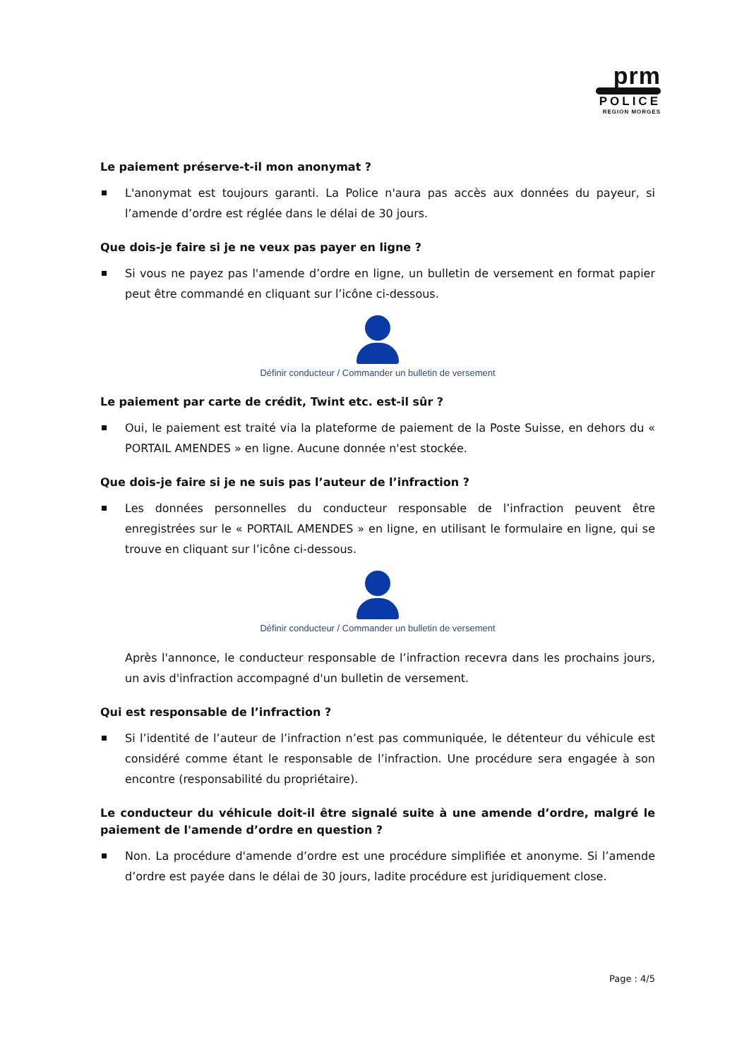prm
POLICE
REGION MORGES
Le paiement préserve-t-il mon anonymat ?
L'anonymat est toujours garanti. La Police n'aura pas accès aux données du payeur, si l’amende d’ordre est réglée dans le délai de 30 jours.
Que dois-je faire si je ne veux pas payer en ligne ?
Si vous ne payez pas l'amende d’ordre en ligne, un bulletin de versement en format papier peut être commandé en cliquant sur l’icône ci-dessous.
Définir conducteur / Commander un bulletin de versement
Le paiement par carte de crédit, Twint etc. est-il sûr ?
Oui, le paiement est traité via la plateforme de paiement de la Poste Suisse, en dehors du « PORTAIL AMENDES » en ligne. Aucune donnée n'est stockée.
Que dois-je faire si je ne suis pas l’auteur de l’infraction ?
Les données personnelles du conducteur responsable de l’infraction peuvent être enregistrées sur le « PORTAIL AMENDES » en ligne, en utilisant le formulaire en ligne, qui se trouve en cliquant sur l’icône ci-dessous.
Définir conducteur / Commander un bulletin de versement
Après l'annonce, le conducteur responsable de l’infraction recevra dans les prochains jours, un avis d'infraction accompagné d'un bulletin de versement.
Qui est responsable de l’infraction ?
Si l’identité de l’auteur de l’infraction n’est pas communiquée, le détenteur du véhicule est considéré comme étant le responsable de l’infraction. Une procédure sera engagée à son encontre (responsabilité du propriétaire).
Le conducteur du véhicule doit-il être signalé suite à une amende d’ordre, malgré le paiement de l'amende d’ordre en question ?
Non. La procédure d'amende d’ordre est une procédure simplifiée et anonyme. Si l’amende d’ordre est payée dans le délai de 30 jours, ladite procédure est juridiquement close.
Page : 4/5